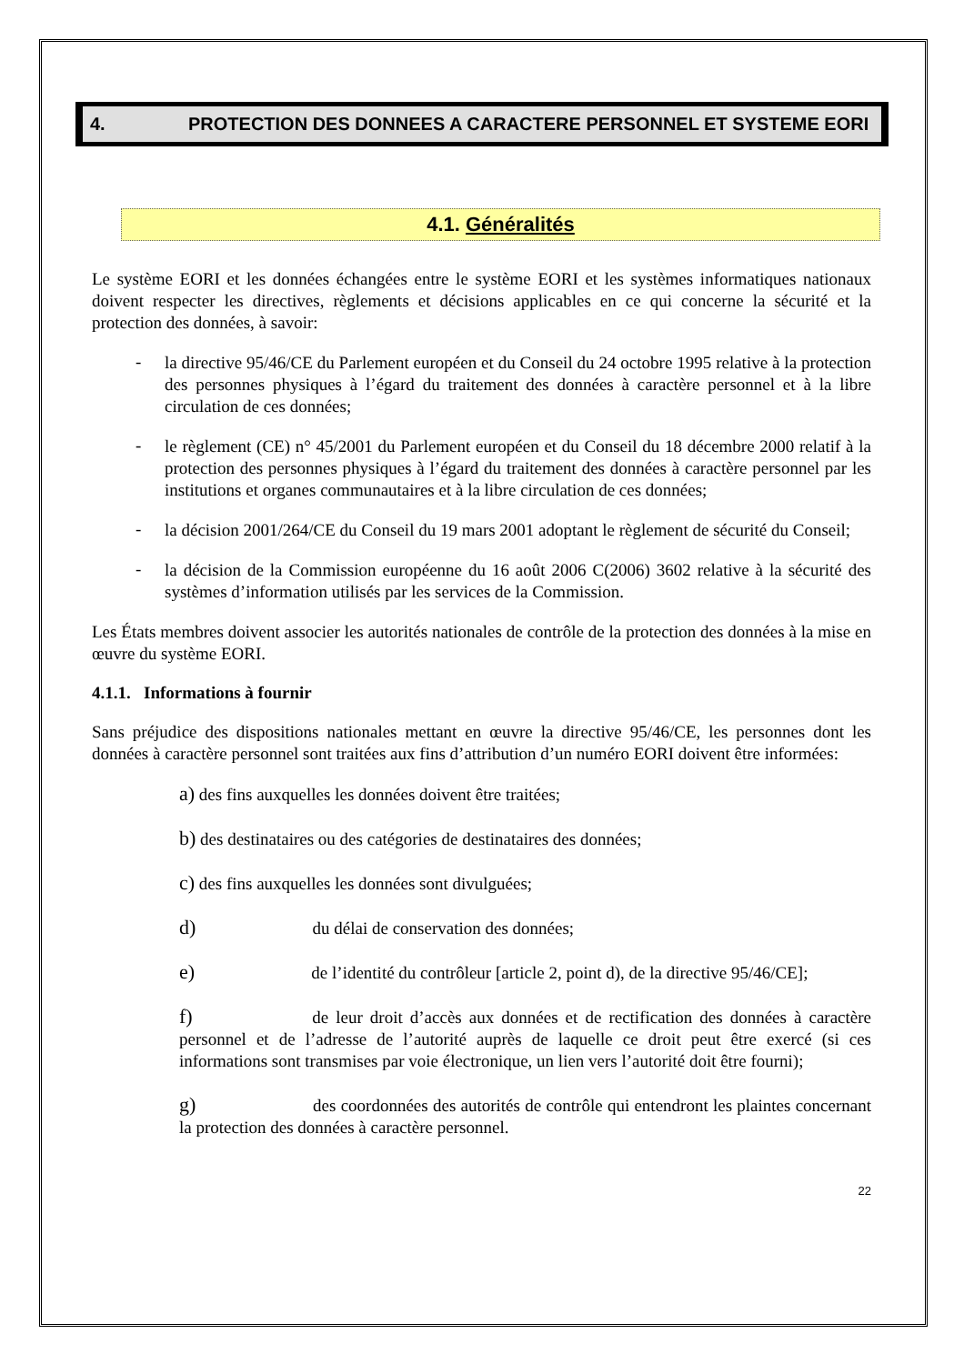4. PROTECTION DES DONNEES A CARACTERE PERSONNEL ET SYSTEME EORI
4.1. Généralités
Le système EORI et les données échangées entre le système EORI et les systèmes informatiques nationaux doivent respecter les directives, règlements et décisions applicables en ce qui concerne la sécurité et la protection des données, à savoir:
-
la directive 95/46/CE du Parlement européen et du Conseil du 24 octobre 1995 relative à la protection des personnes physiques à l’égard du traitement des données à caractère personnel et à la libre circulation de ces données;
-
le règlement (CE) n° 45/2001 du Parlement européen et du Conseil du 18 décembre 2000 relatif à la protection des personnes physiques à l’égard du traitement des données à caractère personnel par les institutions et organes communautaires et à la libre circulation de ces données;
-
la décision 2001/264/CE du Conseil du 19 mars 2001 adoptant le règlement de sécurité du Conseil;
-
la décision de la Commission européenne du 16 août 2006 C(2006) 3602 relative à la sécurité des systèmes d’information utilisés par les services de la Commission.
Les États membres doivent associer les autorités nationales de contrôle de la protection des données à la mise en œuvre du système EORI.
4.1.1. Informations à fournir
Sans préjudice des dispositions nationales mettant en œuvre la directive 95/46/CE, les personnes dont les données à caractère personnel sont traitées aux fins d’attribution d’un numéro EORI doivent être informées:
a) des fins auxquelles les données doivent être traitées;
b) des destinataires ou des catégories de destinataires des données;
c) des fins auxquelles les données sont divulguées;
d)        du délai de conservation des données;
e)        de l’identité du contrôleur [article 2, point d), de la directive 95/46/CE];
f)        de leur droit d’accès aux données et de rectification des données à caractère personnel et de l’adresse de l’autorité auprès de laquelle ce droit peut être exercé (si ces informations sont transmises par voie électronique, un lien vers l’autorité doit être fourni);
g)        des coordonnées des autorités de contrôle qui entendront les plaintes concernant la protection des données à caractère personnel.
22